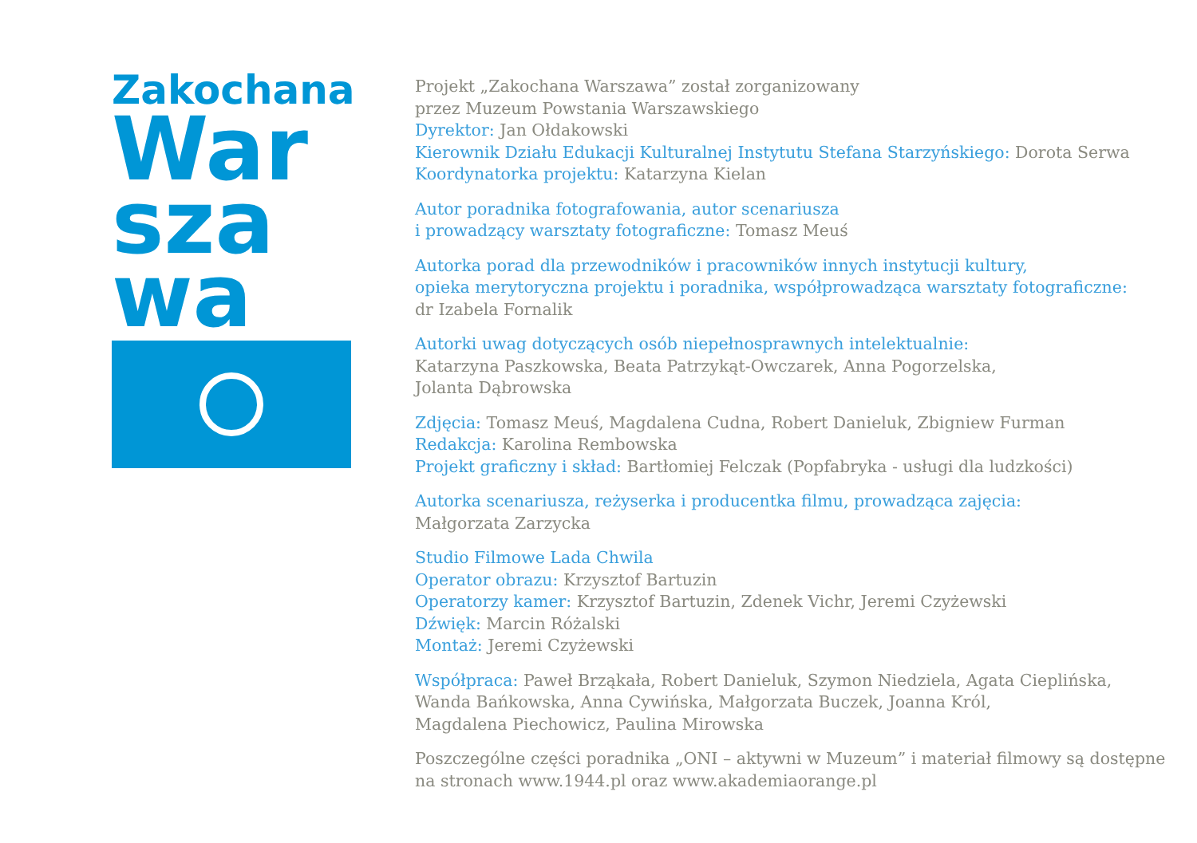Zakochana
War
sza
wa
Projekt „Zakochana Warszawa” został zorganizowany
przez Muzeum Powstania Warszawskiego
Dyrektor: Jan Ołdakowski
Kierownik Działu Edukacji Kulturalnej Instytutu Stefana Starzyńskiego: Dorota Serwa
Koordynatorka projektu: Katarzyna Kielan
Autor poradnika fotografowania, autor scenariusza
i prowadzący warsztaty fotograficzne: Tomasz Meuś
Autorka porad dla przewodników i pracowników innych instytucji kultury,
opieka merytoryczna projektu i poradnika, współprowadząca warsztaty fotograficzne:
dr Izabela Fornalik
Autorki uwag dotyczących osób niepełnosprawnych intelektualnie:
Katarzyna Paszkowska, Beata Patrzykąt-Owczarek, Anna Pogorzelska,
Jolanta Dąbrowska
Zdjęcia: Tomasz Meuś, Magdalena Cudna, Robert Danieluk, Zbigniew Furman
Redakcja: Karolina Rembowska
Projekt graficzny i skład: Bartłomiej Felczak (Popfabryka - usługi dla ludzkości)
Autorka scenariusza, reżyserka i producentka filmu, prowadząca zajęcia:
Małgorzata Zarzycka
Studio Filmowe Lada Chwila
Operator obrazu: Krzysztof Bartuzin
Operatorzy kamer: Krzysztof Bartuzin, Zdenek Vichr, Jeremi Czyżewski
Dźwięk: Marcin Różalski
Montaż: Jeremi Czyżewski
Współpraca: Paweł Brząkała, Robert Danieluk, Szymon Niedziela, Agata Cieplińska,
Wanda Bańkowska, Anna Cywińska, Małgorzata Buczek, Joanna Król,
Magdalena Piechowicz, Paulina Mirowska
Poszczególne części poradnika „ONI – aktywni w Muzeum” i materiał filmowy są dostępne
na stronach www.1944.pl oraz www.akademiaorange.pl